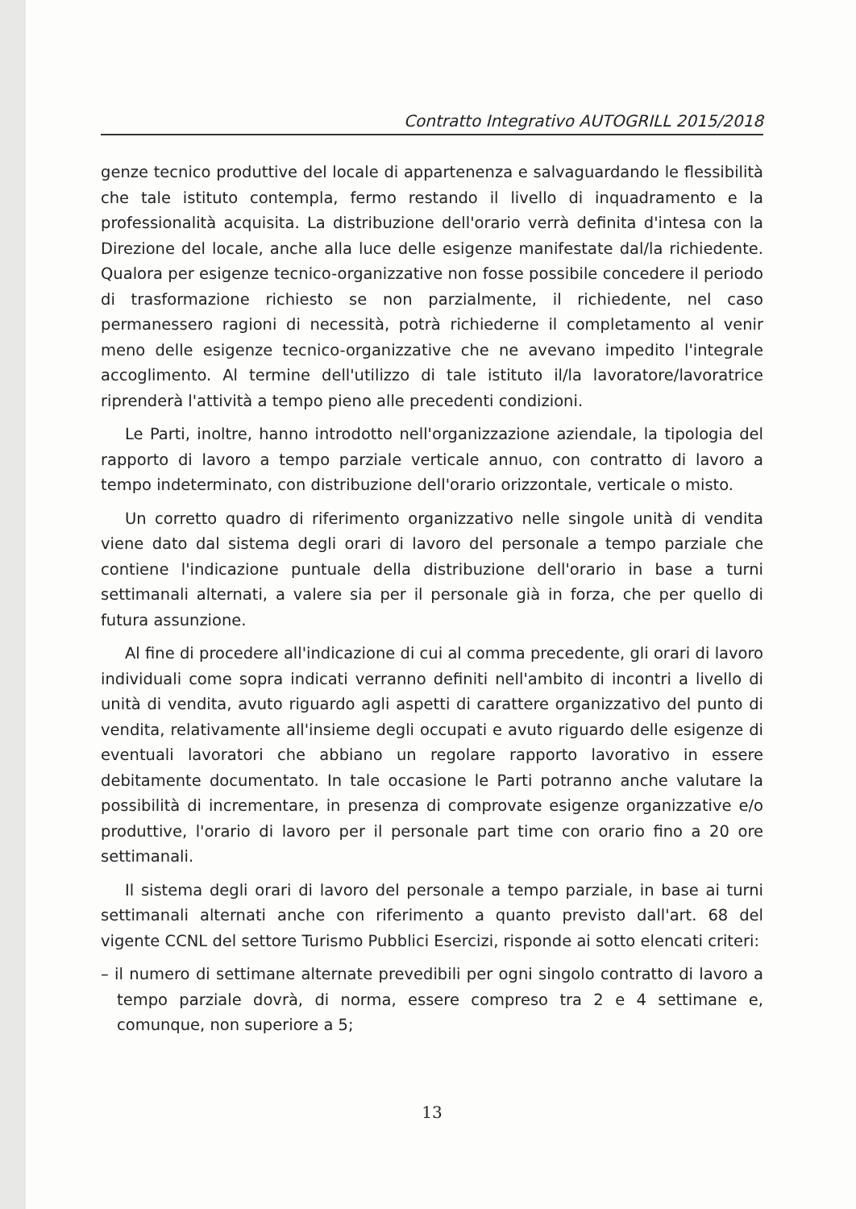Contratto Integrativo AUTOGRILL 2015/2018
genze tecnico produttive del locale di appartenenza e salvaguardando le flessibilità che tale istituto contempla, fermo restando il livello di inquadramento e la professionalità acquisita. La distribuzione dell'orario verrà definita d'intesa con la Direzione del locale, anche alla luce delle esigenze manifestate dal/la richiedente. Qualora per esigenze tecnico-organizzative non fosse possibile concedere il periodo di trasformazione richiesto se non parzialmente, il richiedente, nel caso permanessero ragioni di necessità, potrà richiederne il completamento al venir meno delle esigenze tecnico-organizzative che ne avevano impedito l'integrale accoglimento. Al termine dell'utilizzo di tale istituto il/la lavoratore/lavoratrice riprenderà l'attività a tempo pieno alle precedenti condizioni.
Le Parti, inoltre, hanno introdotto nell'organizzazione aziendale, la tipologia del rapporto di lavoro a tempo parziale verticale annuo, con contratto di lavoro a tempo indeterminato, con distribuzione dell'orario orizzontale, verticale o misto.
Un corretto quadro di riferimento organizzativo nelle singole unità di vendita viene dato dal sistema degli orari di lavoro del personale a tempo parziale che contiene l'indicazione puntuale della distribuzione dell'orario in base a turni settimanali alternati, a valere sia per il personale già in forza, che per quello di futura assunzione.
Al fine di procedere all'indicazione di cui al comma precedente, gli orari di lavoro individuali come sopra indicati verranno definiti nell'ambito di incontri a livello di unità di vendita, avuto riguardo agli aspetti di carattere organizzativo del punto di vendita, relativamente all'insieme degli occupati e avuto riguardo delle esigenze di eventuali lavoratori che abbiano un regolare rapporto lavorativo in essere debitamente documentato. In tale occasione le Parti potranno anche valutare la possibilità di incrementare, in presenza di comprovate esigenze organizzative e/o produttive, l'orario di lavoro per il personale part time con orario fino a 20 ore settimanali.
Il sistema degli orari di lavoro del personale a tempo parziale, in base ai turni settimanali alternati anche con riferimento a quanto previsto dall'art. 68 del vigente CCNL del settore Turismo Pubblici Esercizi, risponde ai sotto elencati criteri:
– il numero di settimane alternate prevedibili per ogni singolo contratto di lavoro a tempo parziale dovrà, di norma, essere compreso tra 2 e 4 settimane e, comunque, non superiore a 5;
13